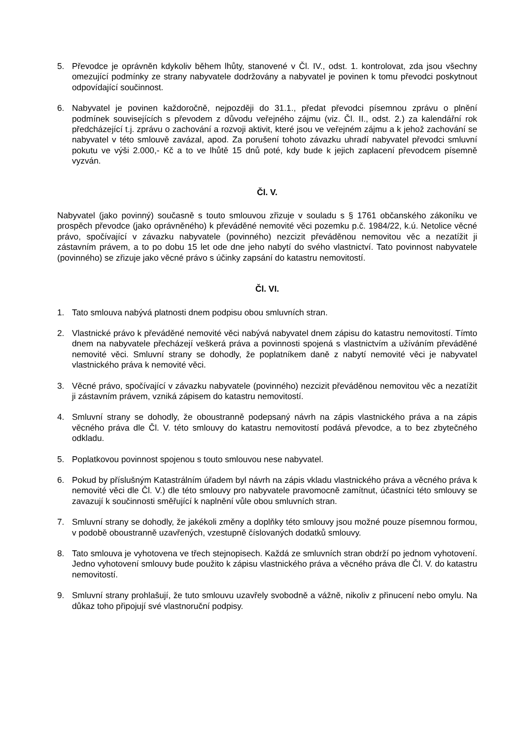5. Převodce je oprávněn kdykoliv během lhůty, stanovené v Čl. IV., odst. 1. kontrolovat, zda jsou všechny omezující podmínky ze strany nabyvatele dodržovány a nabyvatel je povinen k tomu převodci poskytnout odpovídající součinnost.
6. Nabyvatel je povinen každoročně, nejpozději do 31.1., předat převodci písemnou zprávu o plnění podmínek souvisejících s převodem z důvodu veřejného zájmu (viz. Čl. II., odst. 2.) za kalendářní rok předcházející t.j. zprávu o zachování a rozvoji aktivit, které jsou ve veřejném zájmu a k jehož zachování se nabyvatel v této smlouvě zavázal, apod. Za porušení tohoto závazku uhradí nabyvatel převodci smluvní pokutu ve výši 2.000,- Kč a to ve lhůtě 15 dnů poté, kdy bude k jejich zaplacení převodcem písemně vyzván.
Čl. V.
Nabyvatel (jako povinný) současně s touto smlouvou zřizuje v souladu s § 1761 občanského zákoníku ve prospěch převodce (jako oprávněného) k převáděné nemovité věci pozemku p.č. 1984/22, k.ú. Netolice věcné právo, spočívající v závazku nabyvatele (povinného) nezcizit převáděnou nemovitou věc a nezatížit ji zástavním právem, a to po dobu 15 let ode dne jeho nabytí do svého vlastnictví. Tato povinnost nabyvatele (povinného) se zřizuje jako věcné právo s účinky zapsání do katastru nemovitostí.
Čl. VI.
1. Tato smlouva nabývá platnosti dnem podpisu obou smluvních stran.
2. Vlastnické právo k převáděné nemovité věci nabývá nabyvatel dnem zápisu do katastru nemovitostí. Tímto dnem na nabyvatele přecházejí veškerá práva a povinnosti spojená s vlastnictvím a užíváním převáděné nemovité věci. Smluvní strany se dohodly, že poplatníkem daně z nabytí nemovité věci je nabyvatel vlastnického práva k nemovité věci.
3. Věcné právo, spočívající v závazku nabyvatele (povinného) nezcizit převáděnou nemovitou věc a nezatížit ji zástavním právem, vzniká zápisem do katastru nemovitostí.
4. Smluvní strany se dohodly, že oboustranně podepsaný návrh na zápis vlastnického práva a na zápis věcného práva dle Čl. V. této smlouvy do katastru nemovitostí podává převodce, a to bez zbytečného odkladu.
5. Poplatkovou povinnost spojenou s touto smlouvou nese nabyvatel.
6. Pokud by příslušným Katastrálním úřadem byl návrh na zápis vkladu vlastnického práva a věcného práva k nemovité věci dle Čl. V.) dle této smlouvy pro nabyvatele pravomocně zamítnut, účastníci této smlouvy se zavazují k součinnosti směřující k naplnění vůle obou smluvních stran.
7. Smluvní strany se dohodly, že jakékoli změny a doplňky této smlouvy jsou možné pouze písemnou formou, v podobě oboustranně uzavřených, vzestupně číslovaných dodatků smlouvy.
8. Tato smlouva je vyhotovena ve třech stejnopisech. Každá ze smluvních stran obdrží po jednom vyhotovení. Jedno vyhotovení smlouvy bude použito k zápisu vlastnického práva a věcného práva dle Čl. V. do katastru nemovitostí.
9. Smluvní strany prohlašují, že tuto smlouvu uzavřely svobodně a vážně, nikoliv z přinucení nebo omylu. Na důkaz toho připojují své vlastnoruční podpisy.